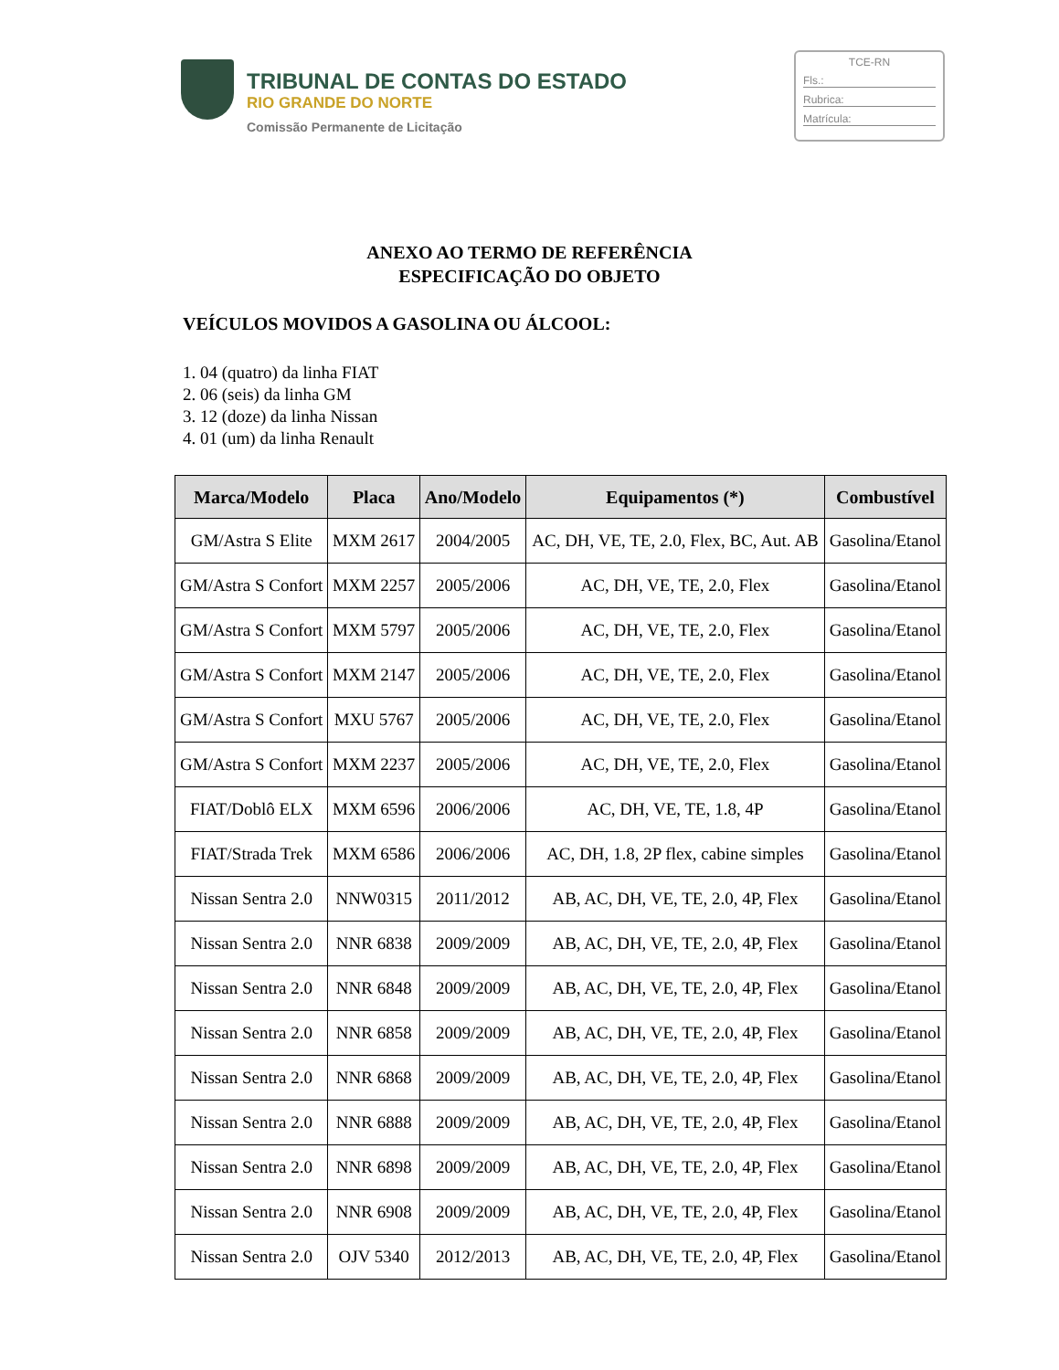TRIBUNAL DE CONTAS DO ESTADO
RIO GRANDE DO NORTE
Comissão Permanente de Licitação
TCE-RN
Fls.:
Rubrica:
Matrícula:
ANEXO AO TERMO DE REFERÊNCIA
ESPECIFICAÇÃO DO OBJETO
VEÍCULOS MOVIDOS A GASOLINA OU ÁLCOOL:
1. 04 (quatro) da linha FIAT
2. 06 (seis) da linha GM
3. 12 (doze) da linha Nissan
4. 01 (um) da linha Renault
| Marca/Modelo | Placa | Ano/Modelo | Equipamentos (*) | Combustível |
| --- | --- | --- | --- | --- |
| GM/Astra S Elite | MXM 2617 | 2004/2005 | AC, DH, VE, TE, 2.0, Flex, BC, Aut. AB | Gasolina/Etanol |
| GM/Astra S Confort | MXM 2257 | 2005/2006 | AC, DH, VE, TE, 2.0, Flex | Gasolina/Etanol |
| GM/Astra S Confort | MXM 5797 | 2005/2006 | AC, DH, VE, TE, 2.0, Flex | Gasolina/Etanol |
| GM/Astra S Confort | MXM 2147 | 2005/2006 | AC, DH, VE, TE, 2.0, Flex | Gasolina/Etanol |
| GM/Astra S Confort | MXU 5767 | 2005/2006 | AC, DH, VE, TE, 2.0, Flex | Gasolina/Etanol |
| GM/Astra S Confort | MXM 2237 | 2005/2006 | AC, DH, VE, TE, 2.0, Flex | Gasolina/Etanol |
| FIAT/Doblô ELX | MXM 6596 | 2006/2006 | AC, DH, VE, TE, 1.8, 4P | Gasolina/Etanol |
| FIAT/Strada Trek | MXM 6586 | 2006/2006 | AC, DH, 1.8, 2P flex, cabine simples | Gasolina/Etanol |
| Nissan Sentra 2.0 | NNW0315 | 2011/2012 | AB, AC, DH, VE, TE, 2.0, 4P, Flex | Gasolina/Etanol |
| Nissan Sentra 2.0 | NNR 6838 | 2009/2009 | AB, AC, DH, VE, TE, 2.0, 4P, Flex | Gasolina/Etanol |
| Nissan Sentra 2.0 | NNR 6848 | 2009/2009 | AB, AC, DH, VE, TE, 2.0, 4P, Flex | Gasolina/Etanol |
| Nissan Sentra 2.0 | NNR 6858 | 2009/2009 | AB, AC, DH, VE, TE, 2.0, 4P, Flex | Gasolina/Etanol |
| Nissan Sentra 2.0 | NNR 6868 | 2009/2009 | AB, AC, DH, VE, TE, 2.0, 4P, Flex | Gasolina/Etanol |
| Nissan Sentra 2.0 | NNR 6888 | 2009/2009 | AB, AC, DH, VE, TE, 2.0, 4P, Flex | Gasolina/Etanol |
| Nissan Sentra 2.0 | NNR 6898 | 2009/2009 | AB, AC, DH, VE, TE, 2.0, 4P, Flex | Gasolina/Etanol |
| Nissan Sentra 2.0 | NNR 6908 | 2009/2009 | AB, AC, DH, VE, TE, 2.0, 4P, Flex | Gasolina/Etanol |
| Nissan Sentra 2.0 | OJV 5340 | 2012/2013 | AB, AC, DH, VE, TE, 2.0, 4P, Flex | Gasolina/Etanol |